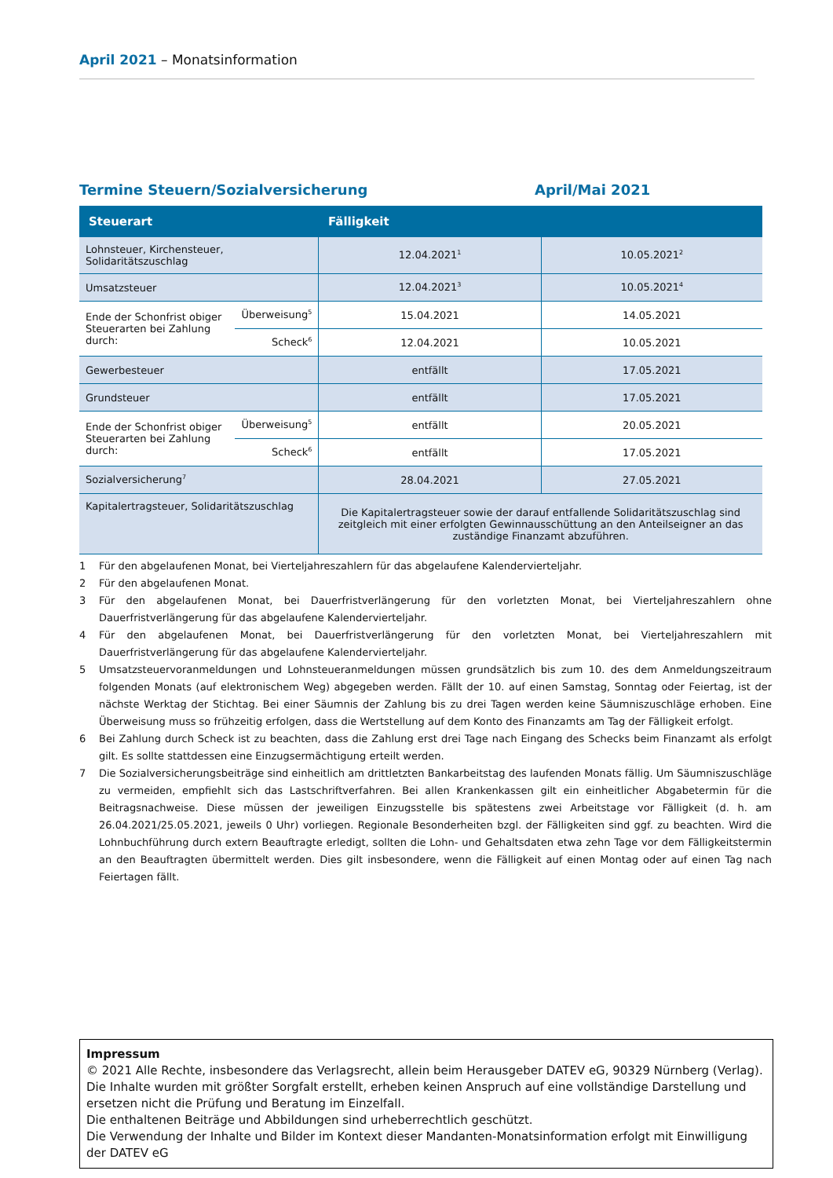April 2021 – Monatsinformation
Termine Steuern/Sozialversicherung April/Mai 2021
| Steuerart | | Fälligkeit | |
| --- | --- | --- | --- |
| Lohnsteuer, Kirchensteuer, Solidaritätszuschlag | | 12.04.2021<sup>1</sup> | 10.05.2021<sup>2</sup> |
| Umsatzsteuer | | 12.04.2021<sup>3</sup> | 10.05.2021<sup>4</sup> |
| Ende der Schonfrist obiger Steuerarten bei Zahlung durch: | Überweisung<sup>5</sup> | 15.04.2021 | 14.05.2021 |
| | Scheck<sup>6</sup> | 12.04.2021 | 10.05.2021 |
| Gewerbesteuer | | entfällt | 17.05.2021 |
| Grundsteuer | | entfällt | 17.05.2021 |
| Ende der Schonfrist obiger Steuerarten bei Zahlung durch: | Überweisung<sup>5</sup> | entfällt | 20.05.2021 |
| | Scheck<sup>6</sup> | entfällt | 17.05.2021 |
| Sozialversicherung<sup>7</sup> | | 28.04.2021 | 27.05.2021 |
| Kapitalertragsteuer, Solidaritätszuschlag | | Die Kapitalertragsteuer sowie der darauf entfallende Solidaritätszuschlag sind zeitgleich mit einer erfolgten Gewinnausschüttung an den Anteilseigner an das zuständige Finanzamt abzuführen. | |
1 Für den abgelaufenen Monat, bei Vierteljahreszahlern für das abgelaufene Kalendervierteljahr.
2 Für den abgelaufenen Monat.
3 Für den abgelaufenen Monat, bei Dauerfristverlängerung für den vorletzten Monat, bei Vierteljahreszahlern ohne Dauerfristverlängerung für das abgelaufene Kalendervierteljahr.
4 Für den abgelaufenen Monat, bei Dauerfristverlängerung für den vorletzten Monat, bei Vierteljahreszahlern mit Dauerfristverlängerung für das abgelaufene Kalendervierteljahr.
5 Umsatzsteuervoranmeldungen und Lohnsteueranmeldungen müssen grundsätzlich bis zum 10. des dem Anmeldungszeitraum folgenden Monats (auf elektronischem Weg) abgegeben werden. Fällt der 10. auf einen Samstag, Sonntag oder Feiertag, ist der nächste Werktag der Stichtag. Bei einer Säumnis der Zahlung bis zu drei Tagen werden keine Säumniszuschläge erhoben. Eine Überweisung muss so frühzeitig erfolgen, dass die Wertstellung auf dem Konto des Finanzamts am Tag der Fälligkeit erfolgt.
6 Bei Zahlung durch Scheck ist zu beachten, dass die Zahlung erst drei Tage nach Eingang des Schecks beim Finanzamt als erfolgt gilt. Es sollte stattdessen eine Einzugsermächtigung erteilt werden.
7 Die Sozialversicherungsbeiträge sind einheitlich am drittletzten Bankarbeitstag des laufenden Monats fällig. Um Säumniszuschläge zu vermeiden, empfiehlt sich das Lastschriftverfahren. Bei allen Krankenkassen gilt ein einheitlicher Abgabetermin für die Beitragsnachweise. Diese müssen der jeweiligen Einzugsstelle bis spätestens zwei Arbeitstage vor Fälligkeit (d. h. am 26.04.2021/25.05.2021, jeweils 0 Uhr) vorliegen. Regionale Besonderheiten bzgl. der Fälligkeiten sind ggf. zu beachten. Wird die Lohnbuchführung durch extern Beauftragte erledigt, sollten die Lohn- und Gehaltsdaten etwa zehn Tage vor dem Fälligkeitstermin an den Beauftragten übermittelt werden. Dies gilt insbesondere, wenn die Fälligkeit auf einen Montag oder auf einen Tag nach Feiertagen fällt.
Impressum
© 2021 Alle Rechte, insbesondere das Verlagsrecht, allein beim Herausgeber DATEV eG, 90329 Nürnberg (Verlag).
Die Inhalte wurden mit größter Sorgfalt erstellt, erheben keinen Anspruch auf eine vollständige Darstellung und ersetzen nicht die Prüfung und Beratung im Einzelfall.
Die enthaltenen Beiträge und Abbildungen sind urheberrechtlich geschützt.
Die Verwendung der Inhalte und Bilder im Kontext dieser Mandanten-Monatsinformation erfolgt mit Einwilligung der DATEV eG